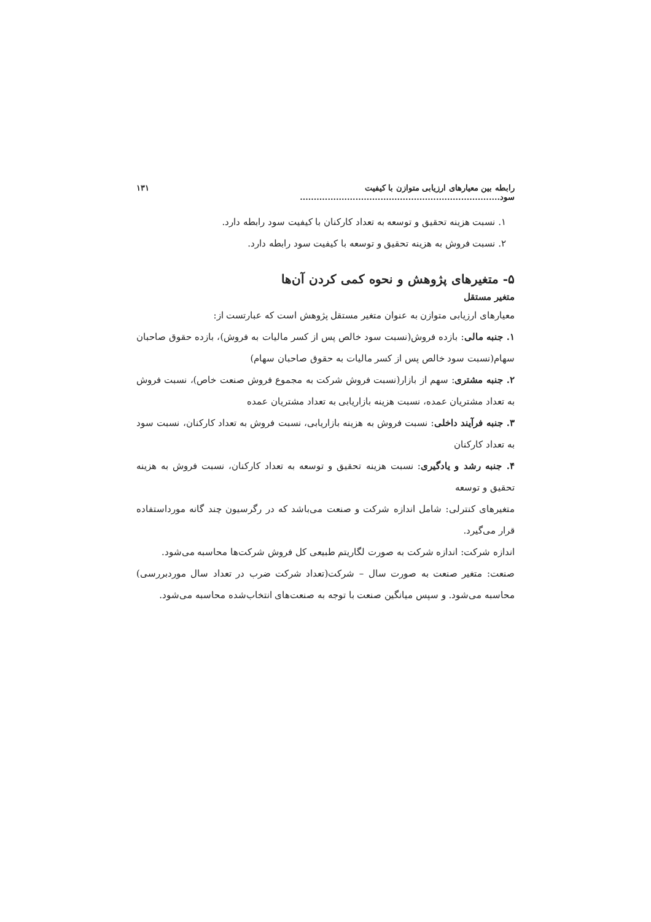رابطه بین معیارهای ارزیابی متوازن با کیفیت سود........................................................................ ۱۳۱
۱. نسبت هزینه تحقیق و توسعه به تعداد کارکنان با کیفیت سود رابطه دارد.
۲. نسبت فروش به هزینه تحقیق و توسعه با کیفیت سود رابطه دارد.
۵- متغیرهای پژوهش و نحوه کمی کردن آن‌ها
متغیر مستقل
معیارهای ارزیابی متوازن به عنوان متغیر مستقل پژوهش است که عبارتست از:
۱. جنبه مالی: بازده فروش(نسبت سود خالص پس از کسر مالیات به فروش)، بازده حقوق صاحبان سهام(نسبت سود خالص پس از کسر مالیات به حقوق صاحبان سهام)
۲. جنبه مشتری: سهم از بازار(نسبت فروش شرکت به مجموع فروش صنعت خاص)، نسبت فروش به تعداد مشتریان عمده، نسبت هزینه بازاریابی به تعداد مشتریان عمده
۳. جنبه فرآیند داخلی: نسبت فروش به هزینه بازاریابی، نسبت فروش به تعداد کارکنان، نسبت سود به تعداد کارکنان
۴. جنبه رشد و یادگیری: نسبت هزینه تحقیق و توسعه به تعداد کارکنان، نسبت فروش به هزینه تحقیق و توسعه
متغیرهای کنترلی: شامل اندازه شرکت و صنعت می‌باشد که در رگرسیون چند گانه مورداستفاده قرار می‌گیرد.
اندازه شرکت: اندازه شرکت به صورت لگاریتم طبیعی کل فروش شرکت‌ها محاسبه می‌شود.
صنعت: متغیر صنعت به صورت سال – شرکت(تعداد شرکت ضرب در تعداد سال موردبررسی) محاسبه می‌شود. و سپس میانگین صنعت با توجه به صنعت‌های انتخاب‌شده محاسبه می‌شود.